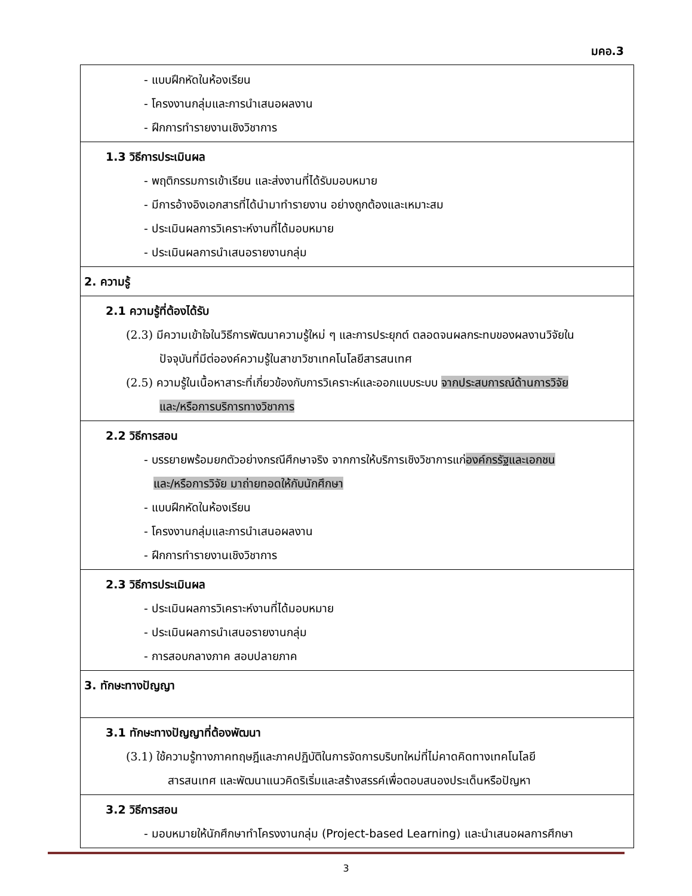มคอ.3
| - แบบฝึกหัดในห้องเรียน - โครงงานกลุ่มและการนำเสนอผลงาน - ฝึกการทำรายงานเชิงวิชาการ |
| 1.3 วิธีการประเมินผล - พฤติกรรมการเข้าเรียน และส่งงานที่ได้รับมอบหมาย - มีการอ้างอิงเอกสารที่ได้นำมาทำรายงาน อย่างถูกต้องและเหมาะสม - ประเมินผลการวิเคราะห์งานที่ได้มอบหมาย - ประเมินผลการนำเสนอรายงานกลุ่ม |
| 2. ความรู้ |
| 2.1 ความรู้ที่ต้องได้รับ (2.3) มีความเข้าใจในวิธีการพัฒนาความรู้ใหม่ ๆ และการประยุกต์ ตลอดจนผลกระทบของผลงานวิจัยใน ปัจจุบันที่มีต่อองค์ความรู้ในสาขาวิชาเทคโนโลยีสารสนเทศ (2.5) ความรู้ในเนื้อหาสาระที่เกี่ยวข้องกับการวิเคราะห์และออกแบบระบบ จากประสบการณ์ด้านการวิจัย และ/หรือการบริการทางวิชาการ |
| 2.2 วิธีการสอน - บรรยายพร้อมยกตัวอย่างกรณีศึกษาจริง จากการให้บริการเชิงวิชาการแก่ องค์กรรัฐและเอกชน และ/หรือการวิจัย มาถ่ายทอดให้กับนักศึกษา - แบบฝึกหัดในห้องเรียน - โครงงานกลุ่มและการนำเสนอผลงาน - ฝึกการทำรายงานเชิงวิชาการ |
| 2.3 วิธีการประเมินผล - ประเมินผลการวิเคราะห์งานที่ได้มอบหมาย - ประเมินผลการนำเสนอรายงานกลุ่ม - การสอบกลางภาค สอบปลายภาค |
| 3. ทักษะทางปัญญา |
| 3.1 ทักษะทางปัญญาที่ต้องพัฒนา (3.1) ใช้ความรู้ทางภาคทฤษฎีและภาคปฏิบัติในการจัดการบริบทใหม่ที่ไม่คาดคิดทางเทคโนโลยี สารสนเทศ และพัฒนาแนวคิดริเริ่มและสร้างสรรค์เพื่อตอบสนองประเด็นหรือปัญหา |
| 3.2 วิธีการสอน - มอบหมายให้นักศึกษาทำโครงงานกลุ่ม (Project-based Learning) และนำเสนอผลการศึกษา |
3